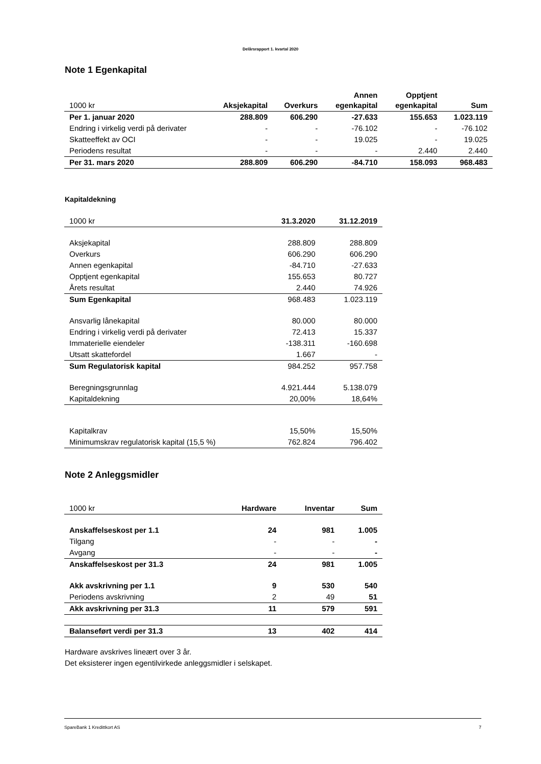Delårsrapport 1. kvartal 2020
Note 1 Egenkapital
| 1000 kr | Aksjekapital | Overkurs | Annen egenkapital | Opptjent egenkapital | Sum |
| --- | --- | --- | --- | --- | --- |
| Per 1. januar 2020 | 288.809 | 606.290 | -27.633 | 155.653 | 1.023.119 |
| Endring i virkelig verdi på derivater | - | - | -76.102 | - | -76.102 |
| Skatteeffekt av OCI | - | - | 19.025 | - | 19.025 |
| Periodens resultat | - | - | - | 2.440 | 2.440 |
| Per 31. mars 2020 | 288.809 | 606.290 | -84.710 | 158.093 | 968.483 |
Kapitaldekning
| 1000 kr | 31.3.2020 | 31.12.2019 |
| --- | --- | --- |
| Aksjekapital | 288.809 | 288.809 |
| Overkurs | 606.290 | 606.290 |
| Annen egenkapital | -84.710 | -27.633 |
| Opptjent egenkapital | 155.653 | 80.727 |
| Årets resultat | 2.440 | 74.926 |
| Sum Egenkapital | 968.483 | 1.023.119 |
| Ansvarlig lånekapital | 80.000 | 80.000 |
| Endring i virkelig verdi på derivater | 72.413 | 15.337 |
| Immaterielle eiendeler | -138.311 | -160.698 |
| Utsatt skattefordel | 1.667 | - |
| Sum Regulatorisk kapital | 984.252 | 957.758 |
| Beregningsgrunnlag | 4.921.444 | 5.138.079 |
| Kapitaldekning | 20,00% | 18,64% |
| Kapitalkrav | 15,50% | 15,50% |
| Minimumskrav regulatorisk kapital (15,5 %) | 762.824 | 796.402 |
Note 2 Anleggsmidler
| 1000 kr | Hardware | Inventar | Sum |
| --- | --- | --- | --- |
| Anskaffelseskost per 1.1 | 24 | 981 | 1.005 |
| Tilgang | - | - | - |
| Avgang | - | - | - |
| Anskaffelseskost per 31.3 | 24 | 981 | 1.005 |
| Akk avskrivning per 1.1 | 9 | 530 | 540 |
| Periodens avskrivning | 2 | 49 | 51 |
| Akk avskrivning per 31.3 | 11 | 579 | 591 |
| Balanseført verdi per 31.3 | 13 | 402 | 414 |
Hardware avskrives lineært over 3 år.
Det eksisterer ingen egentilvirkede anleggsmidler i selskapet.
SpareBank 1 Kredittkort AS 7